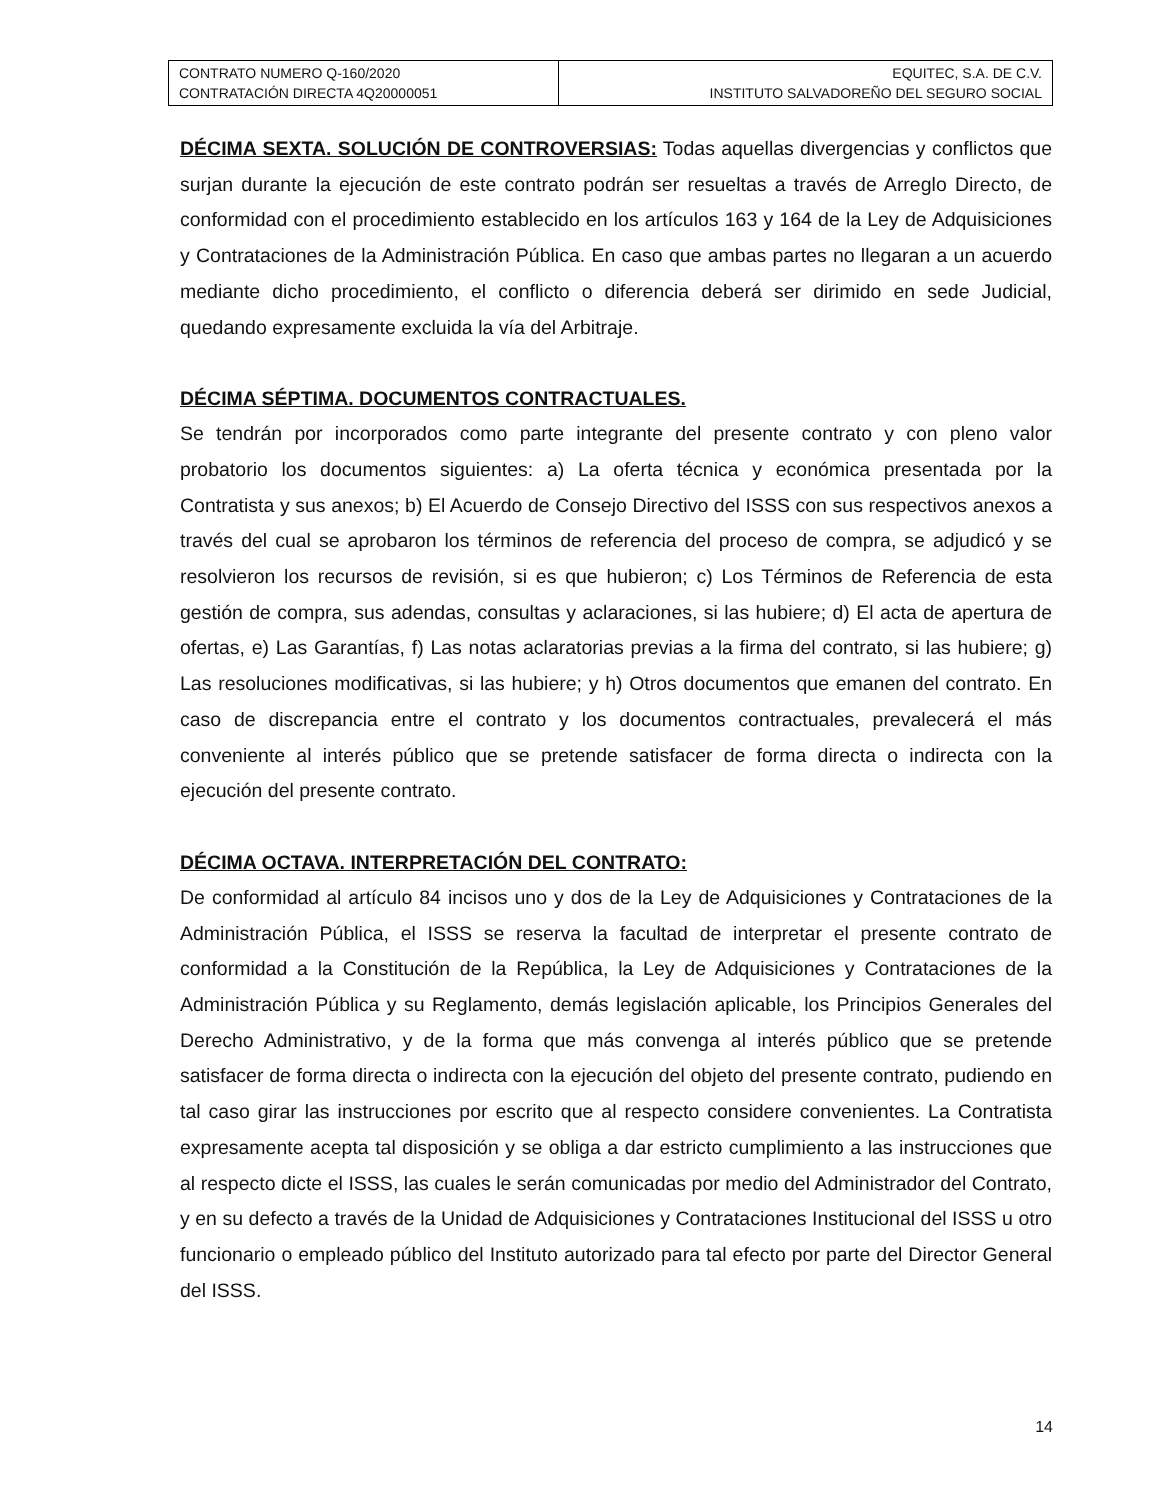| CONTRATO NUMERO Q-160/2020 CONTRATACIÓN DIRECTA 4Q20000051 | EQUITEC, S.A. DE C.V. INSTITUTO SALVADOREÑO DEL SEGURO SOCIAL |
DÉCIMA SEXTA. SOLUCIÓN DE CONTROVERSIAS: Todas aquellas divergencias y conflictos que surjan durante la ejecución de este contrato podrán ser resueltas a través de Arreglo Directo, de conformidad con el procedimiento establecido en los artículos 163 y 164 de la Ley de Adquisiciones y Contrataciones de la Administración Pública. En caso que ambas partes no llegaran a un acuerdo mediante dicho procedimiento, el conflicto o diferencia deberá ser dirimido en sede Judicial, quedando expresamente excluida la vía del Arbitraje.
DÉCIMA SÉPTIMA. DOCUMENTOS CONTRACTUALES.
Se tendrán por incorporados como parte integrante del presente contrato y con pleno valor probatorio los documentos siguientes: a) La oferta técnica y económica presentada por la Contratista y sus anexos; b) El Acuerdo de Consejo Directivo del ISSS con sus respectivos anexos a través del cual se aprobaron los términos de referencia del proceso de compra, se adjudicó y se resolvieron los recursos de revisión, si es que hubieron; c) Los Términos de Referencia de esta gestión de compra, sus adendas, consultas y aclaraciones, si las hubiere; d) El acta de apertura de ofertas, e) Las Garantías, f) Las notas aclaratorias previas a la firma del contrato, si las hubiere; g) Las resoluciones modificativas, si las hubiere; y h) Otros documentos que emanen del contrato. En caso de discrepancia entre el contrato y los documentos contractuales, prevalecerá el más conveniente al interés público que se pretende satisfacer de forma directa o indirecta con la ejecución del presente contrato.
DÉCIMA OCTAVA. INTERPRETACIÓN DEL CONTRATO:
De conformidad al artículo 84 incisos uno y dos de la Ley de Adquisiciones y Contrataciones de la Administración Pública, el ISSS se reserva la facultad de interpretar el presente contrato de conformidad a la Constitución de la República, la Ley de Adquisiciones y Contrataciones de la Administración Pública y su Reglamento, demás legislación aplicable, los Principios Generales del Derecho Administrativo, y de la forma que más convenga al interés público que se pretende satisfacer de forma directa o indirecta con la ejecución del objeto del presente contrato, pudiendo en tal caso girar las instrucciones por escrito que al respecto considere convenientes. La Contratista expresamente acepta tal disposición y se obliga a dar estricto cumplimiento a las instrucciones que al respecto dicte el ISSS, las cuales le serán comunicadas por medio del Administrador del Contrato, y en su defecto a través de la Unidad de Adquisiciones y Contrataciones Institucional del ISSS u otro funcionario o empleado público del Instituto autorizado para tal efecto por parte del Director General del ISSS.
14